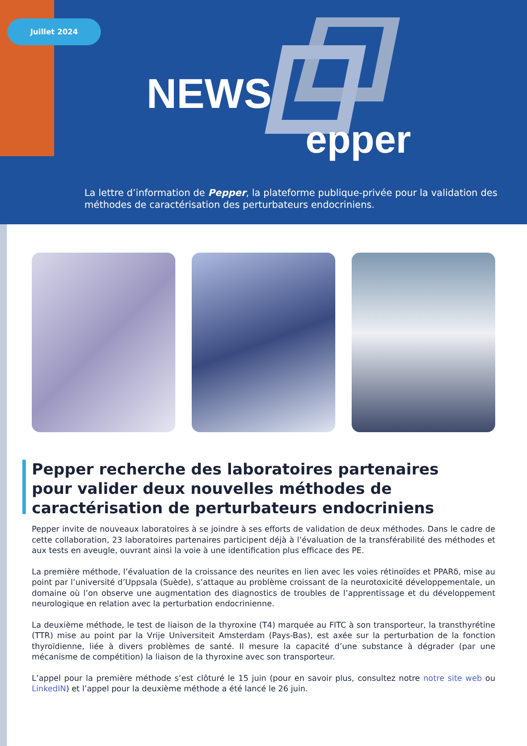Juillet 2024
NEWS
epper
La lettre d’information de Pepper, la plateforme publique-privée pour la validation des méthodes de caractérisation des perturbateurs endocriniens.
Pepper recherche des laboratoires partenaires pour valider deux nouvelles méthodes de caractérisation de perturbateurs endocriniens
Pepper invite de nouveaux laboratoires à se joindre à ses efforts de validation de deux méthodes. Dans le cadre de cette collaboration, 23 laboratoires partenaires participent déjà à l’évaluation de la transférabilité des méthodes et aux tests en aveugle, ouvrant ainsi la voie à une identification plus efficace des PE.
La première méthode, l’évaluation de la croissance des neurites en lien avec les voies rétinoïdes et PPARδ, mise au point par l’université d’Uppsala (Suède), s’attaque au problème croissant de la neurotoxicité développementale, un domaine où l’on observe une augmentation des diagnostics de troubles de l’apprentissage et du développement neurologique en relation avec la perturbation endocrinienne.
La deuxième méthode, le test de liaison de la thyroxine (T4) marquée au FITC à son transporteur, la transthyrétine (TTR) mise au point par la Vrije Universiteit Amsterdam (Pays-Bas), est axée sur la perturbation de la fonction thyroïdienne, liée à divers problèmes de santé. Il mesure la capacité d’une substance à dégrader (par une mécanisme de compétition) la liaison de la thyroxine avec son transporteur.
L’appel pour la première méthode s’est clôturé le 15 juin (pour en savoir plus, consultez notre notre site web ou LinkedIN) et l’appel pour la deuxième méthode a été lancé le 26 juin.